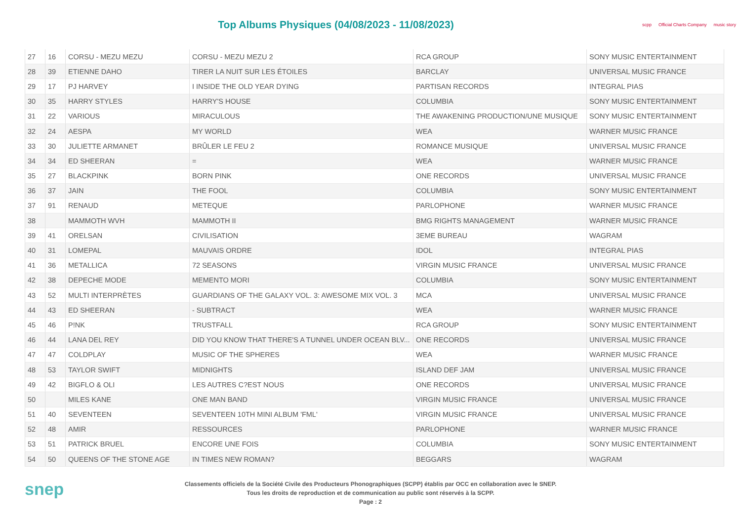Top Albums Physiques (04/08/2023 - 11/08/2023)
scpp Official Charts Company music story
| 27 | 16 | CORSU - MEZU MEZU | CORSU - MEZU MEZU 2 | RCA GROUP | SONY MUSIC ENTERTAINMENT |
| 28 | 39 | ETIENNE DAHO | TIRER LA NUIT SUR LES ÉTOILES | BARCLAY | UNIVERSAL MUSIC FRANCE |
| 29 | 17 | PJ HARVEY | I INSIDE THE OLD YEAR DYING | PARTISAN RECORDS | INTEGRAL PIAS |
| 30 | 35 | HARRY STYLES | HARRY'S HOUSE | COLUMBIA | SONY MUSIC ENTERTAINMENT |
| 31 | 22 | VARIOUS | MIRACULOUS | THE AWAKENING PRODUCTION/UNE MUSIQUE | SONY MUSIC ENTERTAINMENT |
| 32 | 24 | AESPA | MY WORLD | WEA | WARNER MUSIC FRANCE |
| 33 | 30 | JULIETTE ARMANET | BRÛLER LE FEU 2 | ROMANCE MUSIQUE | UNIVERSAL MUSIC FRANCE |
| 34 | 34 | ED SHEERAN | = | WEA | WARNER MUSIC FRANCE |
| 35 | 27 | BLACKPINK | BORN PINK | ONE RECORDS | UNIVERSAL MUSIC FRANCE |
| 36 | 37 | JAIN | THE FOOL | COLUMBIA | SONY MUSIC ENTERTAINMENT |
| 37 | 91 | RENAUD | METEQUE | PARLOPHONE | WARNER MUSIC FRANCE |
| 38 | | MAMMOTH WVH | MAMMOTH II | BMG RIGHTS MANAGEMENT | WARNER MUSIC FRANCE |
| 39 | 41 | ORELSAN | CIVILISATION | 3EME BUREAU | WAGRAM |
| 40 | 31 | LOMEPAL | MAUVAIS ORDRE | IDOL | INTEGRAL PIAS |
| 41 | 36 | METALLICA | 72 SEASONS | VIRGIN MUSIC FRANCE | UNIVERSAL MUSIC FRANCE |
| 42 | 38 | DEPECHE MODE | MEMENTO MORI | COLUMBIA | SONY MUSIC ENTERTAINMENT |
| 43 | 52 | MULTI INTERPRÈTES | GUARDIANS OF THE GALAXY VOL. 3: AWESOME MIX VOL. 3 | MCA | UNIVERSAL MUSIC FRANCE |
| 44 | 43 | ED SHEERAN | - SUBTRACT | WEA | WARNER MUSIC FRANCE |
| 45 | 46 | P!NK | TRUSTFALL | RCA GROUP | SONY MUSIC ENTERTAINMENT |
| 46 | 44 | LANA DEL REY | DID YOU KNOW THAT THERE'S A TUNNEL UNDER OCEAN BLV... | ONE RECORDS | UNIVERSAL MUSIC FRANCE |
| 47 | 47 | COLDPLAY | MUSIC OF THE SPHERES | WEA | WARNER MUSIC FRANCE |
| 48 | 53 | TAYLOR SWIFT | MIDNIGHTS | ISLAND DEF JAM | UNIVERSAL MUSIC FRANCE |
| 49 | 42 | BIGFLO & OLI | LES AUTRES C?EST NOUS | ONE RECORDS | UNIVERSAL MUSIC FRANCE |
| 50 | | MILES KANE | ONE MAN BAND | VIRGIN MUSIC FRANCE | UNIVERSAL MUSIC FRANCE |
| 51 | 40 | SEVENTEEN | SEVENTEEN 10TH MINI ALBUM 'FML' | VIRGIN MUSIC FRANCE | UNIVERSAL MUSIC FRANCE |
| 52 | 48 | AMIR | RESSOURCES | PARLOPHONE | WARNER MUSIC FRANCE |
| 53 | 51 | PATRICK BRUEL | ENCORE UNE FOIS | COLUMBIA | SONY MUSIC ENTERTAINMENT |
| 54 | 50 | QUEENS OF THE STONE AGE | IN TIMES NEW ROMAN? | BEGGARS | WAGRAM |
snep
Classements officiels de la Société Civile des Producteurs Phonographiques (SCPP) établis par OCC en collaboration avec le SNEP.
Tous les droits de reproduction et de communication au public sont réservés à la SCPP.
Page : 2